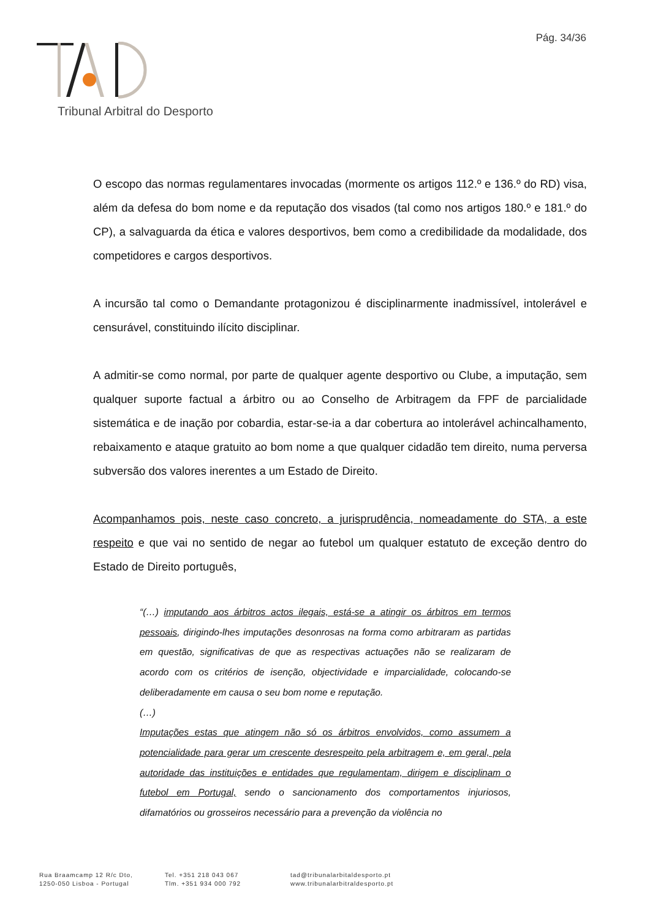Pág. 34/36
Tribunal Arbitral do Desporto
O escopo das normas regulamentares invocadas (mormente os artigos 112.º e 136.º do RD) visa, além da defesa do bom nome e da reputação dos visados (tal como nos artigos 180.º e 181.º do CP), a salvaguarda da ética e valores desportivos, bem como a credibilidade da modalidade, dos competidores e cargos desportivos.
A incursão tal como o Demandante protagonizou é disciplinarmente inadmissível, intolerável e censurável, constituindo ilícito disciplinar.
A admitir-se como normal, por parte de qualquer agente desportivo ou Clube, a imputação, sem qualquer suporte factual a árbitro ou ao Conselho de Arbitragem da FPF de parcialidade sistemática e de inação por cobardia, estar-se-ia a dar cobertura ao intolerável achincalhamento, rebaixamento e ataque gratuito ao bom nome a que qualquer cidadão tem direito, numa perversa subversão dos valores inerentes a um Estado de Direito.
Acompanhamos pois, neste caso concreto, a jurisprudência, nomeadamente do STA, a este respeito e que vai no sentido de negar ao futebol um qualquer estatuto de exceção dentro do Estado de Direito português,
“(…) imputando aos árbitros actos ilegais, está-se a atingir os árbitros em termos pessoais, dirigindo-lhes imputações desonrosas na forma como arbitraram as partidas em questão, significativas de que as respectivas actuações não se realizaram de acordo com os critérios de isenção, objectividade e imparcialidade, colocando-se deliberadamente em causa o seu bom nome e reputação.
(…)
Imputações estas que atingem não só os árbitros envolvidos, como assumem a potencialidade para gerar um crescente desrespeito pela arbitragem e, em geral, pela autoridade das instituições e entidades que regulamentam, dirigem e disciplinam o futebol em Portugal, sendo o sancionamento dos comportamentos injuriosos, difamatórios ou grosseiros necessário para a prevenção da violência no
Rua Braamcamp 12 R/c Dto,
1250-050 Lisboa - Portugal
Tel. +351 218 043 067
Tlm. +351 934 000 792
tad@tribunalarbitaldesporto.pt
www.tribunalarbitraldesporto.pt